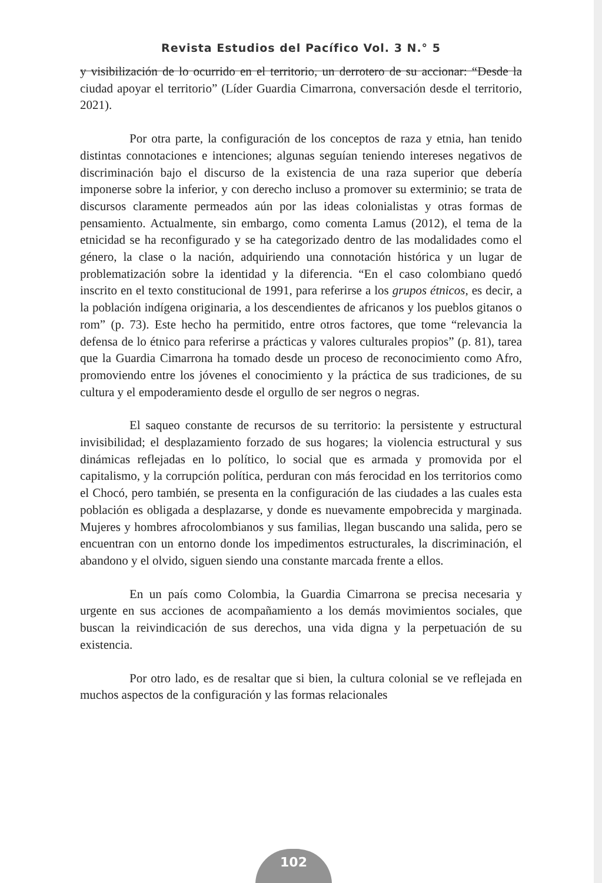Revista Estudios del Pacífico Vol. 3 N.° 5
y visibilización de lo ocurrido en el territorio, un derrotero de su accionar: “Desde la ciudad apoyar el territorio” (Líder Guardia Cimarrona, conversación desde el territorio, 2021).
Por otra parte, la configuración de los conceptos de raza y etnia, han tenido distintas connotaciones e intenciones; algunas seguían teniendo intereses negativos de discriminación bajo el discurso de la existencia de una raza superior que debería imponerse sobre la inferior, y con derecho incluso a promover su exterminio; se trata de discursos claramente permeados aún por las ideas colonialistas y otras formas de pensamiento. Actualmente, sin embargo, como comenta Lamus (2012), el tema de la etnicidad se ha reconfigurado y se ha categorizado dentro de las modalidades como el género, la clase o la nación, adquiriendo una connotación histórica y un lugar de problematización sobre la identidad y la diferencia. “En el caso colombiano quedó inscrito en el texto constitucional de 1991, para referirse a los grupos étnicos, es decir, a la población indígena originaria, a los descendientes de africanos y los pueblos gitanos o rom” (p. 73). Este hecho ha permitido, entre otros factores, que tome “relevancia la defensa de lo étnico para referirse a prácticas y valores culturales propios” (p. 81), tarea que la Guardia Cimarrona ha tomado desde un proceso de reconocimiento como Afro, promoviendo entre los jóvenes el conocimiento y la práctica de sus tradiciones, de su cultura y el empoderamiento desde el orgullo de ser negros o negras.
El saqueo constante de recursos de su territorio: la persistente y estructural invisibilidad; el desplazamiento forzado de sus hogares; la violencia estructural y sus dinámicas reflejadas en lo político, lo social que es armada y promovida por el capitalismo, y la corrupción política, perduran con más ferocidad en los territorios como el Chocó, pero también, se presenta en la configuración de las ciudades a las cuales esta población es obligada a desplazarse, y donde es nuevamente empobrecida y marginada. Mujeres y hombres afrocolombianos y sus familias, llegan buscando una salida, pero se encuentran con un entorno donde los impedimentos estructurales, la discriminación, el abandono y el olvido, siguen siendo una constante marcada frente a ellos.
En un país como Colombia, la Guardia Cimarrona se precisa necesaria y urgente en sus acciones de acompañamiento a los demás movimientos sociales, que buscan la reivindicación de sus derechos, una vida digna y la perpetuación de su existencia.
Por otro lado, es de resaltar que si bien, la cultura colonial se ve reflejada en muchos aspectos de la configuración y las formas relacionales
102